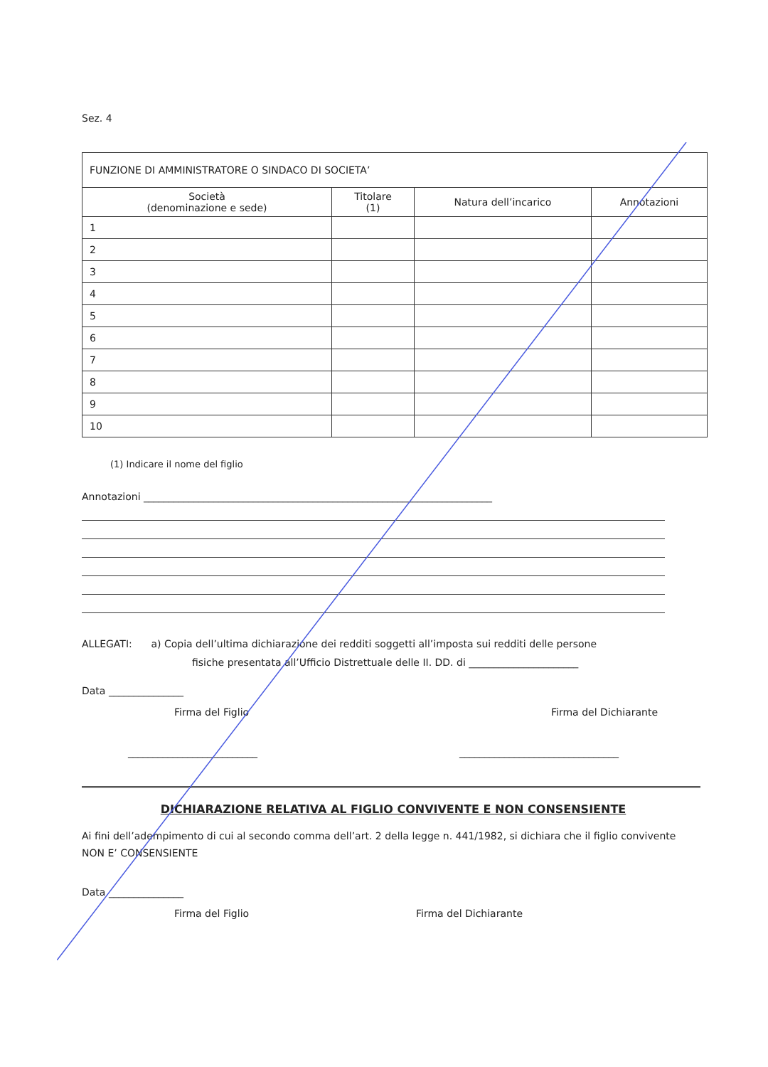Sez. 4
| FUNZIONE DI AMMINISTRATORE O SINDACO DI SOCIETA’ | | | |
| Società (denominazione e sede) | Titolare (1) | Natura dell’incarico | Annotazioni |
| 1 | | | |
| 2 | | | |
| 3 | | | |
| 4 | | | |
| 5 | | | |
| 6 | | | |
| 7 | | | |
| 8 | | | |
| 9 | | | |
| 10 | | | |
(1) Indicare il nome del figlio
Annotazioni ______________________________________________________________________
ALLEGATI: a) Copia dell’ultima dichiarazione dei redditi soggetti all’imposta sui redditi delle persone
fisiche presentata all’Ufficio Distrettuale delle II. DD. di ______________________
Data _______________
Firma del Figlio Firma del Dichiarante
__________________________ ________________________________
DICHIARAZIONE RELATIVA AL FIGLIO CONVIVENTE E NON CONSENSIENTE
Ai fini dell’adempimento di cui al secondo comma dell’art. 2 della legge n. 441/1982, si dichiara che il figlio convivente NON E’ CONSENSIENTE
Data _______________
Firma del Figlio Firma del Dichiarante